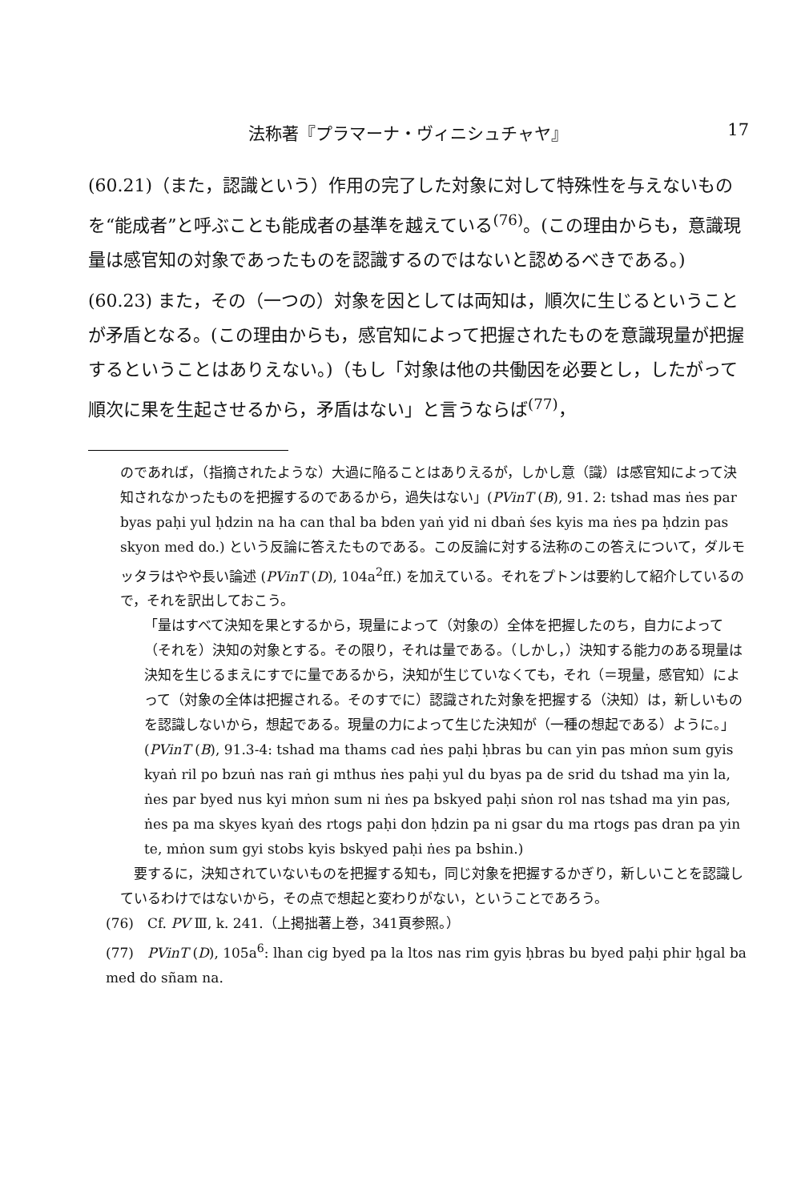法称著『プラマーナ・ヴィニシュチャヤ』 17
(60.21)（また，認識という）作用の完了した対象に対して特殊性を与えないものを“能成者”と呼ぶことも能成者の基準を越えている<sup>(76)</sup>。(この理由からも，意識現量は感官知の対象であったものを認識するのではないと認めるべきである。)
(60.23) また，その（一つの）対象を因としては両知は，順次に生じるということが矛盾となる。(この理由からも，感官知によって把握されたものを意識現量が把握するということはありえない。)（もし「対象は他の共働因を必要とし，したがって順次に果を生起させるから，矛盾はない」と言うならば<sup>(77)</sup>，
のであれば，（指摘されたような）大過に陥ることはありえるが，しかし意（識）は感官知によって決知されなかったものを把握するのであるから，過失はない」(PVinT (B), 91. 2: tshad mas ṅes par byas paḥi yul ḥdzin na ha can thal ba bden yaṅ yid ni dbaṅ śes kyis ma ṅes pa ḥdzin pas skyon med do.) という反論に答えたものである。この反論に対する法称のこの答えについて，ダルモッタラはやや長い論述 (PVinT (D), 104a<sup>2</sup>ff.) を加えている。それをプトンは要約して紹介しているので，それを訳出しておこう。
「量はすべて決知を果とするから，現量によって（対象の）全体を把握したのち，自力によって（それを）決知の対象とする。その限り，それは量である。（しかし，）決知する能力のある現量は決知を生じるまえにすでに量であるから，決知が生じていなくても，それ（＝現量，感官知）によって（対象の全体は把握される。そのすでに）認識された対象を把握する（決知）は，新しいものを認識しないから，想起である。現量の力によって生じた決知が（一種の想起である）ように。」(PVinT (B), 91.3-4: tshad ma thams cad ṅes paḥi ḥbras bu can yin pas mṅon sum gyis kyaṅ ril po bzuṅ nas raṅ gi mthus ṅes paḥi yul du byas pa de srid du tshad ma yin la, ṅes par byed nus kyi mṅon sum ni ṅes pa bskyed paḥi sṅon rol nas tshad ma yin pas, ṅes pa ma skyes kyaṅ des rtogs paḥi don ḥdzin pa ni gsar du ma rtogs pas dran pa yin te, mṅon sum gyi stobs kyis bskyed paḥi ṅes pa bshin.)
　要するに，決知されていないものを把握する知も，同じ対象を把握するかぎり，新しいことを認識しているわけではないから，その点で想起と変わりがない，ということであろう。
(76)　Cf. PV Ⅲ, k. 241.（上掲拙著上巻，341頁参照。）
(77)　PVinT (D), 105a<sup>6</sup>: lhan cig byed pa la ltos nas rim gyis ḥbras bu byed paḥi phir ḥgal ba med do sñam na.